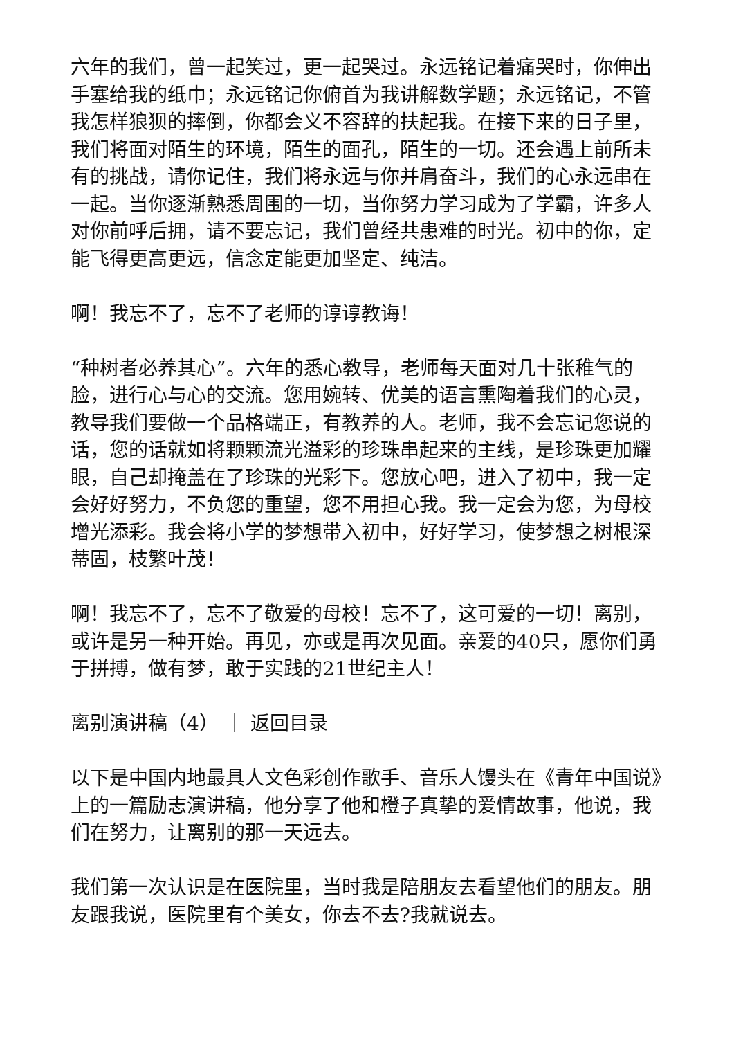六年的我们，曾一起笑过，更一起哭过。永远铭记着痛哭时，你伸出手塞给我的纸巾；永远铭记你俯首为我讲解数学题；永远铭记，不管我怎样狼狈的摔倒，你都会义不容辞的扶起我。在接下来的日子里，我们将面对陌生的环境，陌生的面孔，陌生的一切。还会遇上前所未有的挑战，请你记住，我们将永远与你并肩奋斗，我们的心永远串在一起。当你逐渐熟悉周围的一切，当你努力学习成为了学霸，许多人对你前呼后拥，请不要忘记，我们曾经共患难的时光。初中的你，定能飞得更高更远，信念定能更加坚定、纯洁。
啊！我忘不了，忘不了老师的谆谆教诲！
“种树者必养其心”。六年的悉心教导，老师每天面对几十张稚气的脸，进行心与心的交流。您用婉转、优美的语言熏陶着我们的心灵，教导我们要做一个品格端正，有教养的人。老师，我不会忘记您说的话，您的话就如将颗颗流光溢彩的珍珠串起来的主线，是珍珠更加耀眼，自己却掩盖在了珍珠的光彩下。您放心吧，进入了初中，我一定会好好努力，不负您的重望，您不用担心我。我一定会为您，为母校增光添彩。我会将小学的梦想带入初中，好好学习，使梦想之树根深蒂固，枝繁叶茂！
啊！我忘不了，忘不了敬爱的母校！忘不了，这可爱的一切！离别，或许是另一种开始。再见，亦或是再次见面。亲爱的40只，愿你们勇于拼搏，做有梦，敢于实践的21世纪主人！
离别演讲稿（4） ｜ 返回目录
以下是中国内地最具人文色彩创作歌手、音乐人馒头在《青年中国说》上的一篇励志演讲稿，他分享了他和橙子真挚的爱情故事，他说，我们在努力，让离别的那一天远去。
我们第一次认识是在医院里，当时我是陪朋友去看望他们的朋友。朋友跟我说，医院里有个美女，你去不去?我就说去。